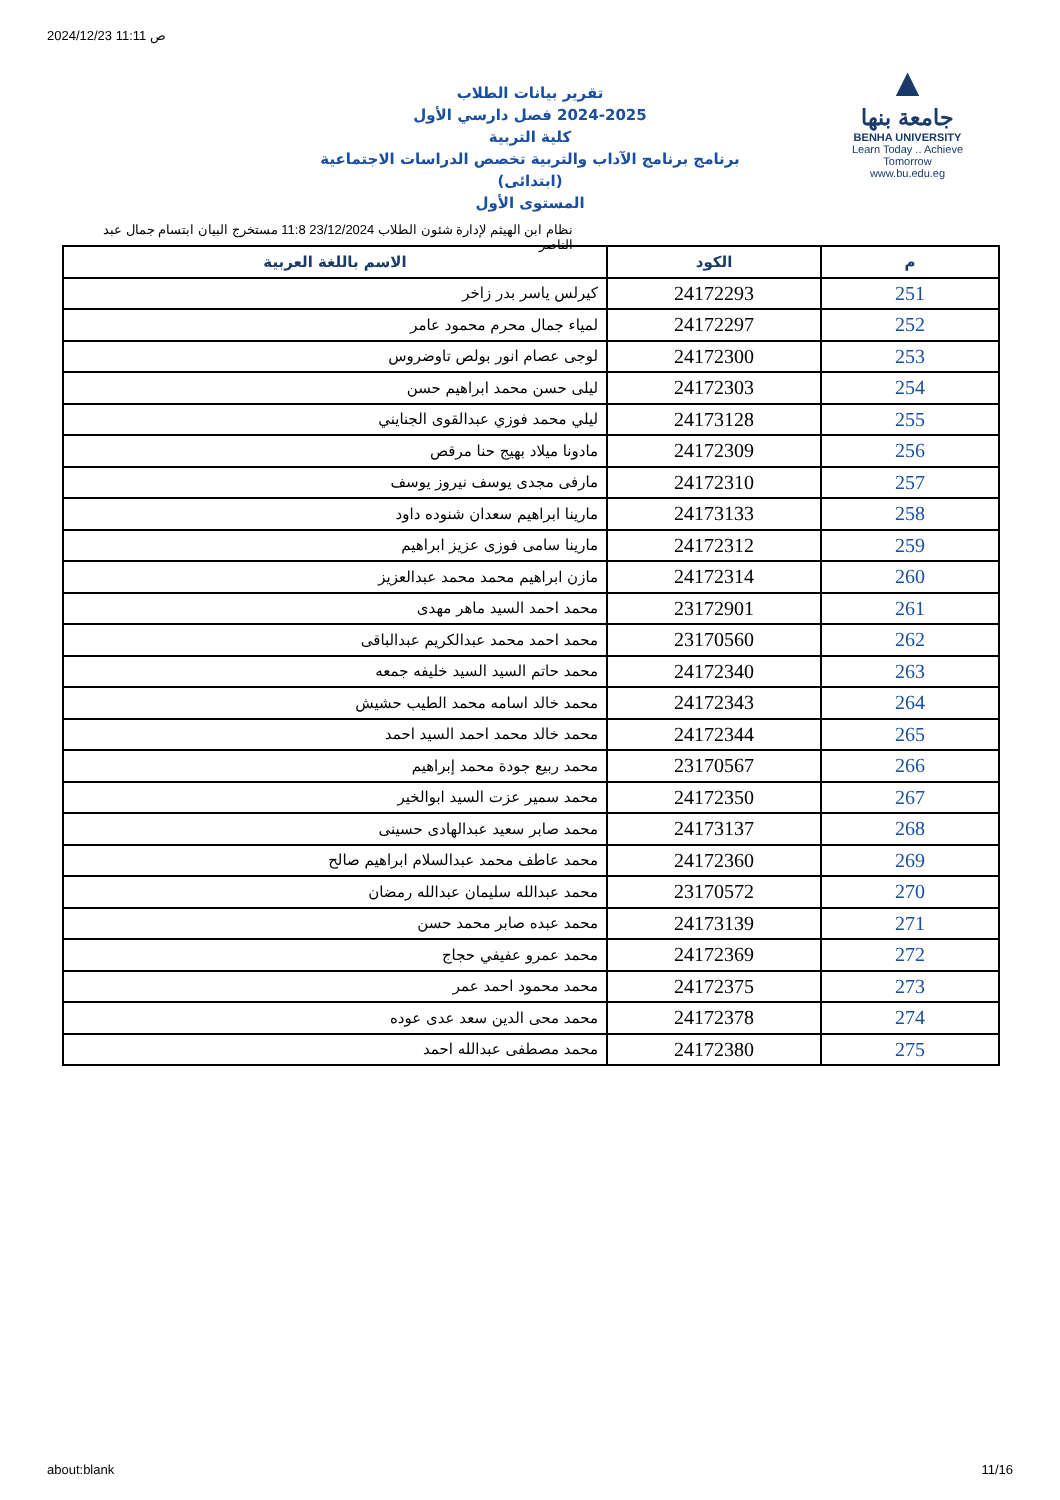2024/12/23 11:11 ص
تقرير بيانات الطلاب
2024-2025 فصل دارسي الأول
كلية التربية
برنامج برنامج الآداب والتربية تخصص الدراسات الاجتماعية (ابتدائى)
المستوى الأول
▲
جامعة بنها
BENHA UNIVERSITY
Learn Today .. Achieve Tomorrow
www.bu.edu.eg
نظام ابن الهيثم لإدارة شئون الطلاب 23/12/2024 11:8 مستخرج البيان ابتسام جمال عبد الناصر
| م | الكود | الاسم باللغة العربية |
| --- | --- | --- |
| 251 | 24172293 | كيرلس ياسر بدر زاخر |
| 252 | 24172297 | لمياء جمال محرم محمود عامر |
| 253 | 24172300 | لوجى عصام انور بولص تاوضروس |
| 254 | 24172303 | ليلى حسن محمد ابراهيم حسن |
| 255 | 24173128 | ليلي محمد فوزي عبدالقوى الجنايني |
| 256 | 24172309 | مادونا ميلاد بهيج حنا مرقص |
| 257 | 24172310 | مارفى مجدى يوسف نيروز يوسف |
| 258 | 24173133 | مارينا ابراهيم سعدان شنوده داود |
| 259 | 24172312 | مارينا سامى فوزى عزيز ابراهيم |
| 260 | 24172314 | مازن ابراهيم محمد محمد عبدالعزيز |
| 261 | 23172901 | محمد احمد السيد ماهر مهدى |
| 262 | 23170560 | محمد احمد محمد عبدالكريم عبدالباقى |
| 263 | 24172340 | محمد حاتم السيد السيد خليفه جمعه |
| 264 | 24172343 | محمد خالد اسامه محمد الطيب حشيش |
| 265 | 24172344 | محمد خالد محمد احمد السيد احمد |
| 266 | 23170567 | محمد ربيع جودة محمد إبراهيم |
| 267 | 24172350 | محمد سمير عزت السيد ابوالخير |
| 268 | 24173137 | محمد صابر سعيد عبدالهادى حسينى |
| 269 | 24172360 | محمد عاطف محمد عبدالسلام ابراهيم صالح |
| 270 | 23170572 | محمد عبدالله سليمان عبدالله رمضان |
| 271 | 24173139 | محمد عبده صابر محمد حسن |
| 272 | 24172369 | محمد عمرو عفيفي حجاج |
| 273 | 24172375 | محمد محمود احمد عمر |
| 274 | 24172378 | محمد محى الدين سعد عدى عوده |
| 275 | 24172380 | محمد مصطفى عبدالله احمد |
about:blank 11/16